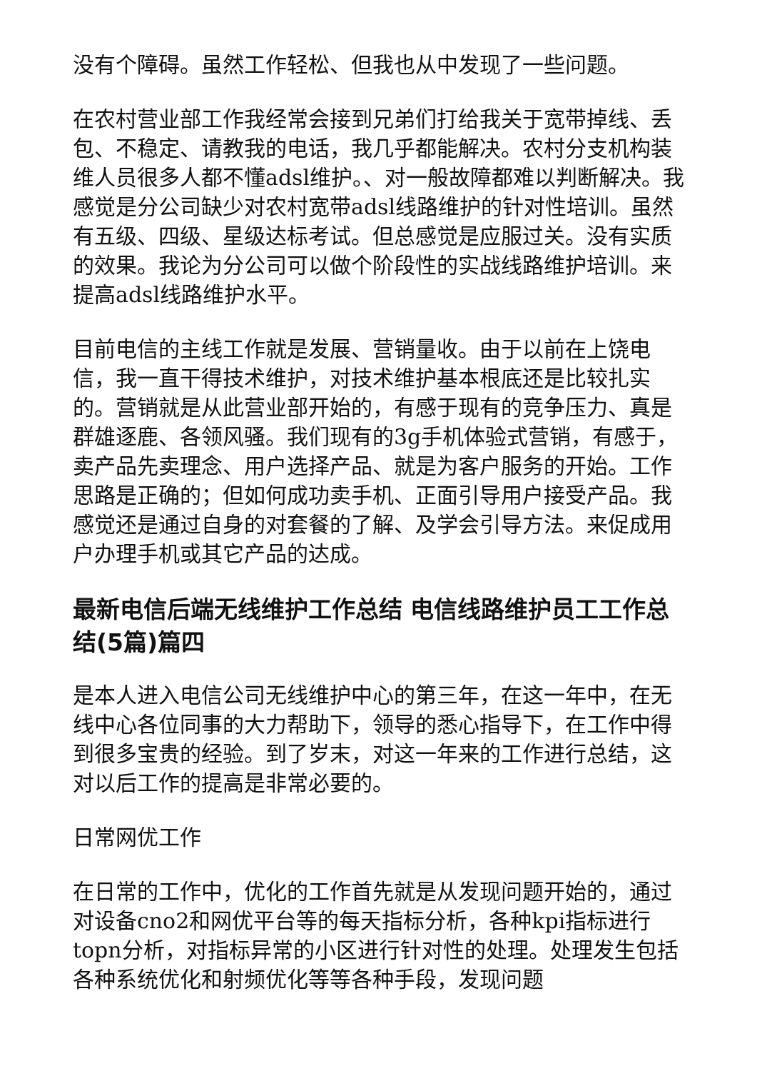没有个障碍。虽然工作轻松、但我也从中发现了一些问题。
在农村营业部工作我经常会接到兄弟们打给我关于宽带掉线、丢包、不稳定、请教我的电话，我几乎都能解决。农村分支机构装维人员很多人都不懂adsl维护。、对一般故障都难以判断解决。我感觉是分公司缺少对农村宽带adsl线路维护的针对性培训。虽然有五级、四级、星级达标考试。但总感觉是应服过关。没有实质的效果。我论为分公司可以做个阶段性的实战线路维护培训。来提高adsl线路维护水平。
目前电信的主线工作就是发展、营销量收。由于以前在上饶电信，我一直干得技术维护，对技术维护基本根底还是比较扎实的。营销就是从此营业部开始的，有感于现有的竞争压力、真是群雄逐鹿、各领风骚。我们现有的3g手机体验式营销，有感于，卖产品先卖理念、用户选择产品、就是为客户服务的开始。工作思路是正确的；但如何成功卖手机、正面引导用户接受产品。我感觉还是通过自身的对套餐的了解、及学会引导方法。来促成用户办理手机或其它产品的达成。
最新电信后端无线维护工作总结 电信线路维护员工工作总结(5篇)篇四
是本人进入电信公司无线维护中心的第三年，在这一年中，在无线中心各位同事的大力帮助下，领导的悉心指导下，在工作中得到很多宝贵的经验。到了岁末，对这一年来的工作进行总结，这对以后工作的提高是非常必要的。
日常网优工作
在日常的工作中，优化的工作首先就是从发现问题开始的，通过对设备cno2和网优平台等的每天指标分析，各种kpi指标进行topn分析，对指标异常的小区进行针对性的处理。处理发生包括各种系统优化和射频优化等等各种手段，发现问题